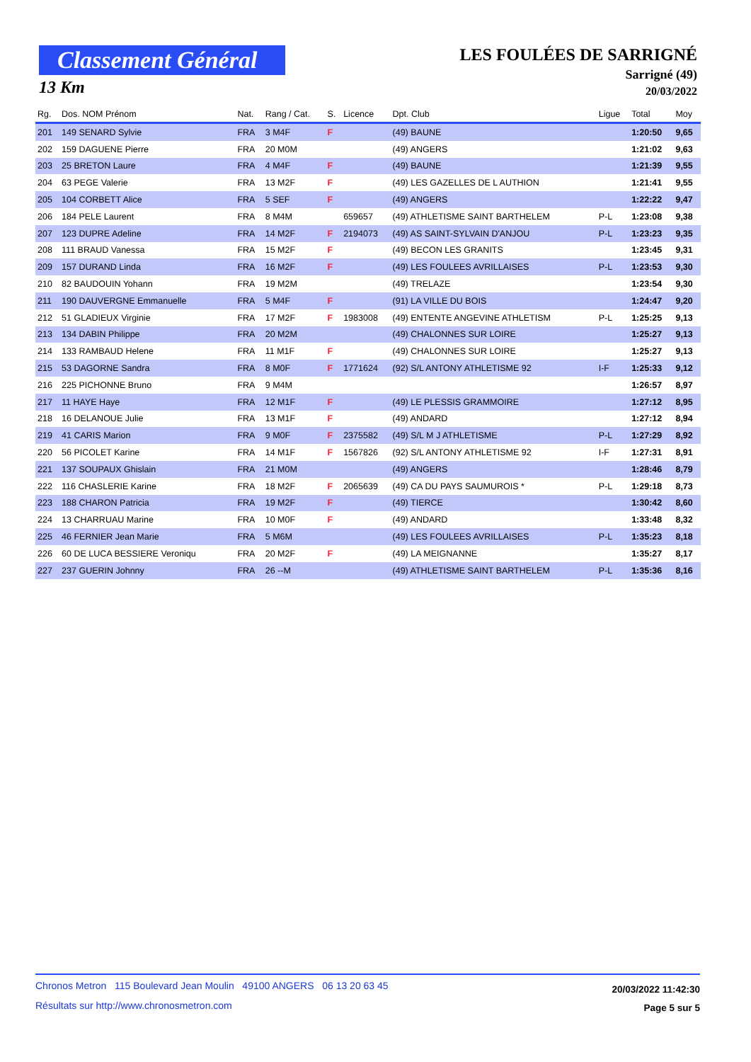Classement Général
13 Km
LES FOULÉES DE SARRIGNÉ
Sarrigné (49)
20/03/2022
| Rg. | Dos. NOM Prénom | Nat. | Rang / Cat. | S. | Licence | Dpt. Club | Ligue | Total | Moy |
| --- | --- | --- | --- | --- | --- | --- | --- | --- | --- |
| 201 | 149 SENARD Sylvie | FRA | 3 M4F | F | | (49) BAUNE | | 1:20:50 | 9,65 |
| 202 | 159 DAGUENE Pierre | FRA | 20 M0M | | | (49) ANGERS | | 1:21:02 | 9,63 |
| 203 | 25 BRETON Laure | FRA | 4 M4F | F | | (49) BAUNE | | 1:21:39 | 9,55 |
| 204 | 63 PEGE Valerie | FRA | 13 M2F | F | | (49) LES GAZELLES DE L AUTHION | | 1:21:41 | 9,55 |
| 205 | 104 CORBETT Alice | FRA | 5 SEF | F | | (49) ANGERS | | 1:22:22 | 9,47 |
| 206 | 184 PELE Laurent | FRA | 8 M4M | | 659657 | (49) ATHLETISME SAINT BARTHELEM | P-L | 1:23:08 | 9,38 |
| 207 | 123 DUPRE Adeline | FRA | 14 M2F | F | 2194073 | (49) AS SAINT-SYLVAIN D'ANJOU | P-L | 1:23:23 | 9,35 |
| 208 | 111 BRAUD Vanessa | FRA | 15 M2F | F | | (49) BECON LES GRANITS | | 1:23:45 | 9,31 |
| 209 | 157 DURAND Linda | FRA | 16 M2F | F | | (49) LES FOULEES AVRILLAISES | P-L | 1:23:53 | 9,30 |
| 210 | 82 BAUDOUIN Yohann | FRA | 19 M2M | | | (49) TRELAZE | | 1:23:54 | 9,30 |
| 211 | 190 DAUVERGNE Emmanuelle | FRA | 5 M4F | F | | (91) LA VILLE DU BOIS | | 1:24:47 | 9,20 |
| 212 | 51 GLADIEUX Virginie | FRA | 17 M2F | F | 1983008 | (49) ENTENTE ANGEVINE ATHLETISM | P-L | 1:25:25 | 9,13 |
| 213 | 134 DABIN Philippe | FRA | 20 M2M | | | (49) CHALONNES SUR LOIRE | | 1:25:27 | 9,13 |
| 214 | 133 RAMBAUD Helene | FRA | 11 M1F | F | | (49) CHALONNES SUR LOIRE | | 1:25:27 | 9,13 |
| 215 | 53 DAGORNE Sandra | FRA | 8 M0F | F | 1771624 | (92) S/L ANTONY ATHLETISME 92 | I-F | 1:25:33 | 9,12 |
| 216 | 225 PICHONNE Bruno | FRA | 9 M4M | | | | | 1:26:57 | 8,97 |
| 217 | 11 HAYE Haye | FRA | 12 M1F | F | | (49) LE PLESSIS GRAMMOIRE | | 1:27:12 | 8,95 |
| 218 | 16 DELANOUE Julie | FRA | 13 M1F | F | | (49) ANDARD | | 1:27:12 | 8,94 |
| 219 | 41 CARIS Marion | FRA | 9 M0F | F | 2375582 | (49) S/L M J ATHLETISME | P-L | 1:27:29 | 8,92 |
| 220 | 56 PICOLET Karine | FRA | 14 M1F | F | 1567826 | (92) S/L ANTONY ATHLETISME 92 | I-F | 1:27:31 | 8,91 |
| 221 | 137 SOUPAUX Ghislain | FRA | 21 M0M | | | (49) ANGERS | | 1:28:46 | 8,79 |
| 222 | 116 CHASLERIE Karine | FRA | 18 M2F | F | 2065639 | (49) CA DU PAYS SAUMUROIS * | P-L | 1:29:18 | 8,73 |
| 223 | 188 CHARON Patricia | FRA | 19 M2F | F | | (49) TIERCE | | 1:30:42 | 8,60 |
| 224 | 13 CHARRUAU Marine | FRA | 10 M0F | F | | (49) ANDARD | | 1:33:48 | 8,32 |
| 225 | 46 FERNIER Jean Marie | FRA | 5 M6M | | | (49) LES FOULEES AVRILLAISES | P-L | 1:35:23 | 8,18 |
| 226 | 60 DE LUCA BESSIERE Veroniqu | FRA | 20 M2F | F | | (49) LA MEIGNANNE | | 1:35:27 | 8,17 |
| 227 | 237 GUERIN Johnny | FRA | 26 --M | | | (49) ATHLETISME SAINT BARTHELEM | P-L | 1:35:36 | 8,16 |
Chronos Metron 115 Boulevard Jean Moulin 49100 ANGERS 06 13 20 63 45
Résultats sur http://www.chronosmetron.com
20/03/2022 11:42:30
Page 5 sur 5